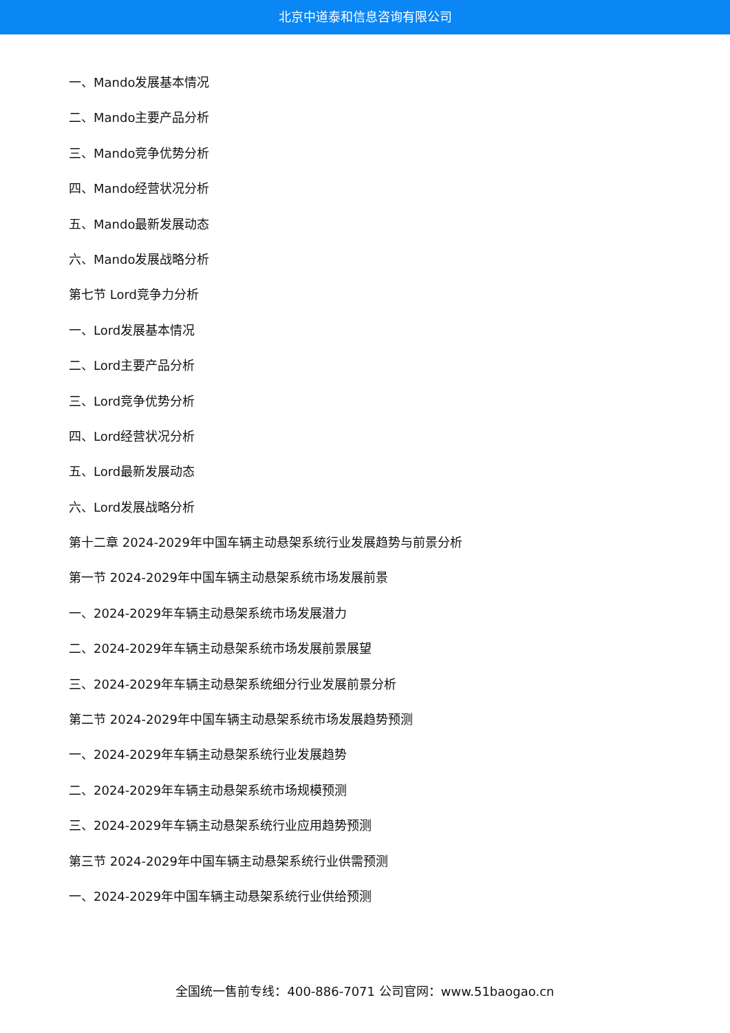北京中道泰和信息咨询有限公司
一、Mando发展基本情况
二、Mando主要产品分析
三、Mando竞争优势分析
四、Mando经营状况分析
五、Mando最新发展动态
六、Mando发展战略分析
第七节 Lord竞争力分析
一、Lord发展基本情况
二、Lord主要产品分析
三、Lord竞争优势分析
四、Lord经营状况分析
五、Lord最新发展动态
六、Lord发展战略分析
第十二章 2024-2029年中国车辆主动悬架系统行业发展趋势与前景分析
第一节 2024-2029年中国车辆主动悬架系统市场发展前景
一、2024-2029年车辆主动悬架系统市场发展潜力
二、2024-2029年车辆主动悬架系统市场发展前景展望
三、2024-2029年车辆主动悬架系统细分行业发展前景分析
第二节 2024-2029年中国车辆主动悬架系统市场发展趋势预测
一、2024-2029年车辆主动悬架系统行业发展趋势
二、2024-2029年车辆主动悬架系统市场规模预测
三、2024-2029年车辆主动悬架系统行业应用趋势预测
第三节 2024-2029年中国车辆主动悬架系统行业供需预测
一、2024-2029年中国车辆主动悬架系统行业供给预测
全国统一售前专线：400-886-7071 公司官网：www.51baogao.cn